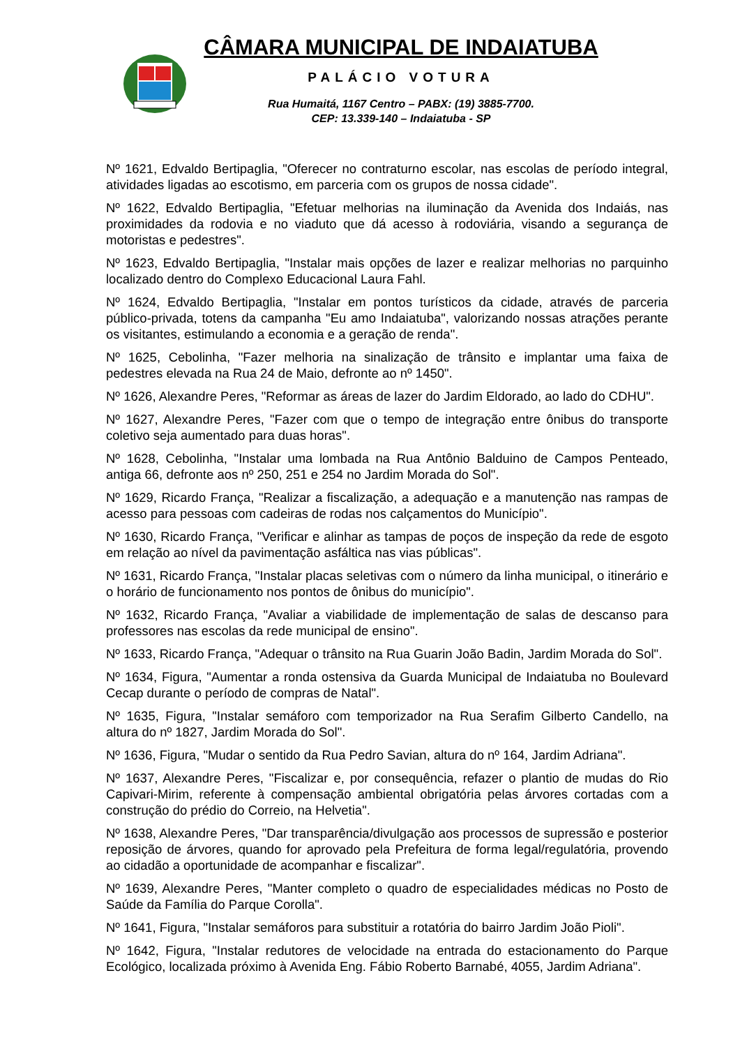CÂMARA MUNICIPAL DE INDAIATUBA
PALÁCIO VOTURA
Rua Humaitá, 1167 Centro – PABX: (19) 3885-7700.
CEP: 13.339-140 – Indaiatuba - SP
Nº 1621, Edvaldo Bertipaglia, "Oferecer no contraturno escolar, nas escolas de período integral, atividades ligadas ao escotismo, em parceria com os grupos de nossa cidade".
Nº 1622, Edvaldo Bertipaglia, "Efetuar melhorias na iluminação da Avenida dos Indaiás, nas proximidades da rodovia e no viaduto que dá acesso à rodoviária, visando a segurança de motoristas e pedestres".
Nº 1623, Edvaldo Bertipaglia, "Instalar mais opções de lazer e realizar melhorias no parquinho localizado dentro do Complexo Educacional Laura Fahl.
Nº 1624, Edvaldo Bertipaglia, "Instalar em pontos turísticos da cidade, através de parceria público-privada, totens da campanha "Eu amo Indaiatuba", valorizando nossas atrações perante os visitantes, estimulando a economia e a geração de renda".
Nº 1625, Cebolinha, "Fazer melhoria na sinalização de trânsito e implantar uma faixa de pedestres elevada na Rua 24 de Maio, defronte ao nº 1450".
Nº 1626, Alexandre Peres, "Reformar as áreas de lazer do Jardim Eldorado, ao lado do CDHU".
Nº 1627, Alexandre Peres, "Fazer com que o tempo de integração entre ônibus do transporte coletivo seja aumentado para duas horas".
Nº 1628, Cebolinha, "Instalar uma lombada na Rua Antônio Balduino de Campos Penteado, antiga 66, defronte aos nº 250, 251 e 254 no Jardim Morada do Sol".
Nº 1629, Ricardo França, "Realizar a fiscalização, a adequação e a manutenção nas rampas de acesso para pessoas com cadeiras de rodas nos calçamentos do Município".
Nº 1630, Ricardo França, "Verificar e alinhar as tampas de poços de inspeção da rede de esgoto em relação ao nível da pavimentação asfáltica nas vias públicas".
Nº 1631, Ricardo França, "Instalar placas seletivas com o número da linha municipal, o itinerário e o horário de funcionamento nos pontos de ônibus do município".
Nº 1632, Ricardo França, "Avaliar a viabilidade de implementação de salas de descanso para professores nas escolas da rede municipal de ensino".
Nº 1633, Ricardo França, "Adequar o trânsito na Rua Guarin João Badin, Jardim Morada do Sol".
Nº 1634, Figura, "Aumentar a ronda ostensiva da Guarda Municipal de Indaiatuba no Boulevard Cecap durante o período de compras de Natal".
Nº 1635, Figura, "Instalar semáforo com temporizador na Rua Serafim Gilberto Candello, na altura do nº 1827, Jardim Morada do Sol".
Nº 1636, Figura, "Mudar o sentido da Rua Pedro Savian, altura do nº 164, Jardim Adriana".
Nº 1637, Alexandre Peres, "Fiscalizar e, por consequência, refazer o plantio de mudas do Rio Capivari-Mirim, referente à compensação ambiental obrigatória pelas árvores cortadas com a construção do prédio do Correio, na Helvetia".
Nº 1638, Alexandre Peres, "Dar transparência/divulgação aos processos de supressão e posterior reposição de árvores, quando for aprovado pela Prefeitura de forma legal/regulatória, provendo ao cidadão a oportunidade de acompanhar e fiscalizar".
Nº 1639, Alexandre Peres, "Manter completo o quadro de especialidades médicas no Posto de Saúde da Família do Parque Corolla".
Nº 1641, Figura, "Instalar semáforos para substituir a rotatória do bairro Jardim João Pioli".
Nº 1642, Figura, "Instalar redutores de velocidade na entrada do estacionamento do Parque Ecológico, localizada próximo à Avenida Eng. Fábio Roberto Barnabé, 4055, Jardim Adriana".